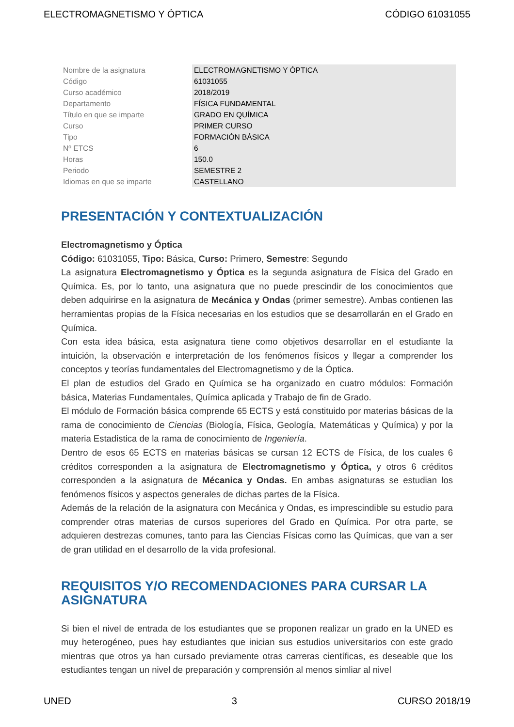ELECTROMAGNETISMO Y ÓPTICA CÓDIGO 61031055
| Nombre de la asignatura | ELECTROMAGNETISMO Y ÓPTICA |
| Código | 61031055 |
| Curso académico | 2018/2019 |
| Departamento | FÍSICA FUNDAMENTAL |
| Título en que se imparte | GRADO EN QUÍMICA |
| Curso | PRIMER CURSO |
| Tipo | FORMACIÓN BÁSICA |
| Nº ETCS | 6 |
| Horas | 150.0 |
| Periodo | SEMESTRE 2 |
| Idiomas en que se imparte | CASTELLANO |
PRESENTACIÓN Y CONTEXTUALIZACIÓN
Electromagnetismo y Óptica
Código: 61031055, Tipo: Básica, Curso: Primero, Semestre: Segundo
La asignatura Electromagnetismo y Óptica es la segunda asignatura de Física del Grado en Química. Es, por lo tanto, una asignatura que no puede prescindir de los conocimientos que deben adquirirse en la asignatura de Mecánica y Ondas (primer semestre). Ambas contienen las herramientas propias de la Física necesarias en los estudios que se desarrollarán en el Grado en Química.
Con esta idea básica, esta asignatura tiene como objetivos desarrollar en el estudiante la intuición, la observación e interpretación de los fenómenos físicos y llegar a comprender los conceptos y teorías fundamentales del Electromagnetismo y de la Óptica.
El plan de estudios del Grado en Química se ha organizado en cuatro módulos: Formación básica, Materias Fundamentales, Química aplicada y Trabajo de fin de Grado.
El módulo de Formación básica comprende 65 ECTS y está constituido por materias básicas de la rama de conocimiento de Ciencias (Biología, Física, Geología, Matemáticas y Química) y por la materia Estadistica de la rama de conocimiento de Ingeniería.
Dentro de esos 65 ECTS en materias básicas se cursan 12 ECTS de Física, de los cuales 6 créditos corresponden a la asignatura de Electromagnetismo y Óptica, y otros 6 créditos corresponden a la asignatura de Mécanica y Ondas. En ambas asignaturas se estudian los fenómenos físicos y aspectos generales de dichas partes de la Física.
Además de la relación de la asignatura con Mecánica y Ondas, es imprescindible su estudio para comprender otras materias de cursos superiores del Grado en Química. Por otra parte, se adquieren destrezas comunes, tanto para las Ciencias Físicas como las Químicas, que van a ser de gran utilidad en el desarrollo de la vida profesional.
REQUISITOS Y/O RECOMENDACIONES PARA CURSAR LA ASIGNATURA
Si bien el nivel de entrada de los estudiantes que se proponen realizar un grado en la UNED es muy heterogéneo, pues hay estudiantes que inician sus estudios universitarios con este grado mientras que otros ya han cursado previamente otras carreras científicas, es deseable que los estudiantes tengan un nivel de preparación y comprensión al menos simliar al nivel
UNED 3 CURSO 2018/19